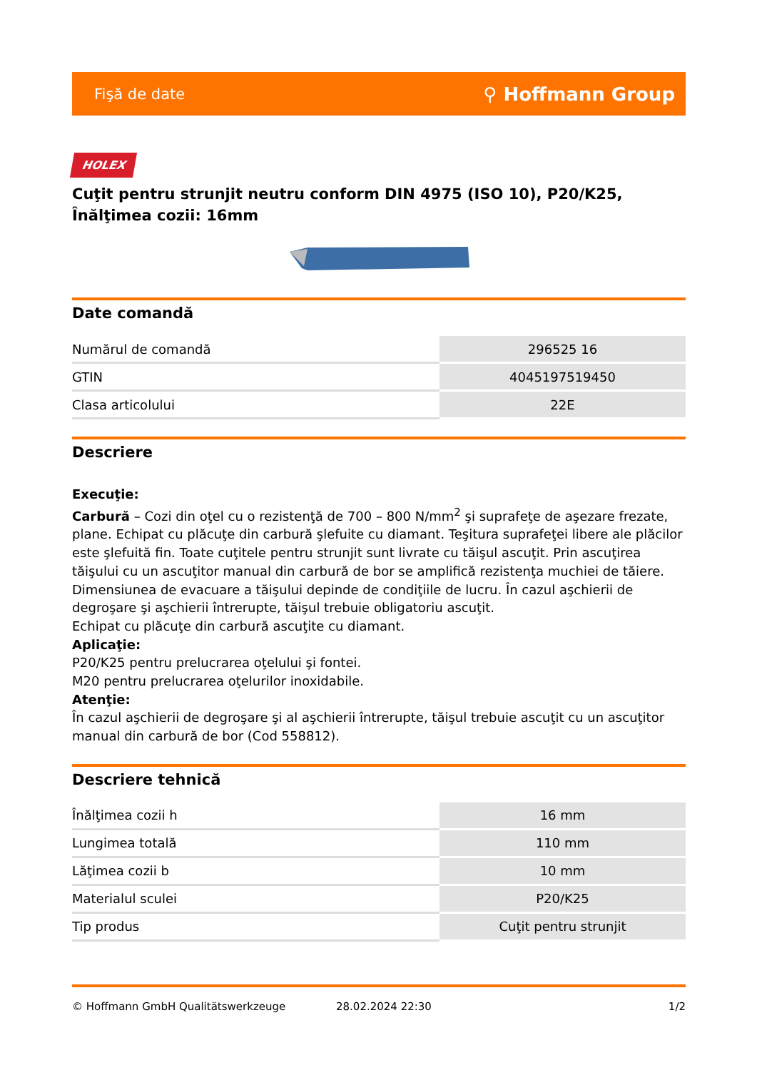Fişă de date ⚲ Hoffmann Group
HOLEX
Cuţit pentru strunjit neutru conform DIN 4975 (ISO 10), P20/K25, Înălţimea cozii: 16mm
Date comandă
| Numărul de comandă | 296525 16 |
| GTIN | 4045197519450 |
| Clasa articolului | 22E |
Descriere
Execuţie:
Carbură – Cozi din oţel cu o rezistenţă de 700 – 800 N/mm<sup>2</sup> şi suprafeţe de aşezare frezate, plane. Echipat cu plăcuţe din carbură şlefuite cu diamant. Teşitura suprafeţei libere ale plăcilor este şlefuită fin. Toate cuţitele pentru strunjit sunt livrate cu tăişul ascuţit. Prin ascuţirea tăişului cu un ascuţitor manual din carbură de bor se amplifică rezistenţa muchiei de tăiere. Dimensiunea de evacuare a tăişului depinde de condiţiile de lucru. În cazul aşchierii de degroşare şi aşchierii întrerupte, tăişul trebuie obligatoriu ascuţit.
Echipat cu plăcuţe din carbură ascuţite cu diamant.
Aplicaţie:
P20/K25 pentru prelucrarea oţelului şi fontei.
M20 pentru prelucrarea oţelurilor inoxidabile.
Atenţie:
În cazul aşchierii de degroşare şi al aşchierii întrerupte, tăişul trebuie ascuţit cu un ascuţitor manual din carbură de bor (Cod 558812).
Descriere tehnică
| Înălţimea cozii h | 16 mm |
| Lungimea totală | 110 mm |
| Lăţimea cozii b | 10 mm |
| Materialul sculei | P20/K25 |
| Tip produs | Cuţit pentru strunjit |
© Hoffmann GmbH Qualitätswerkzeuge 28.02.2024 22:30 1/2